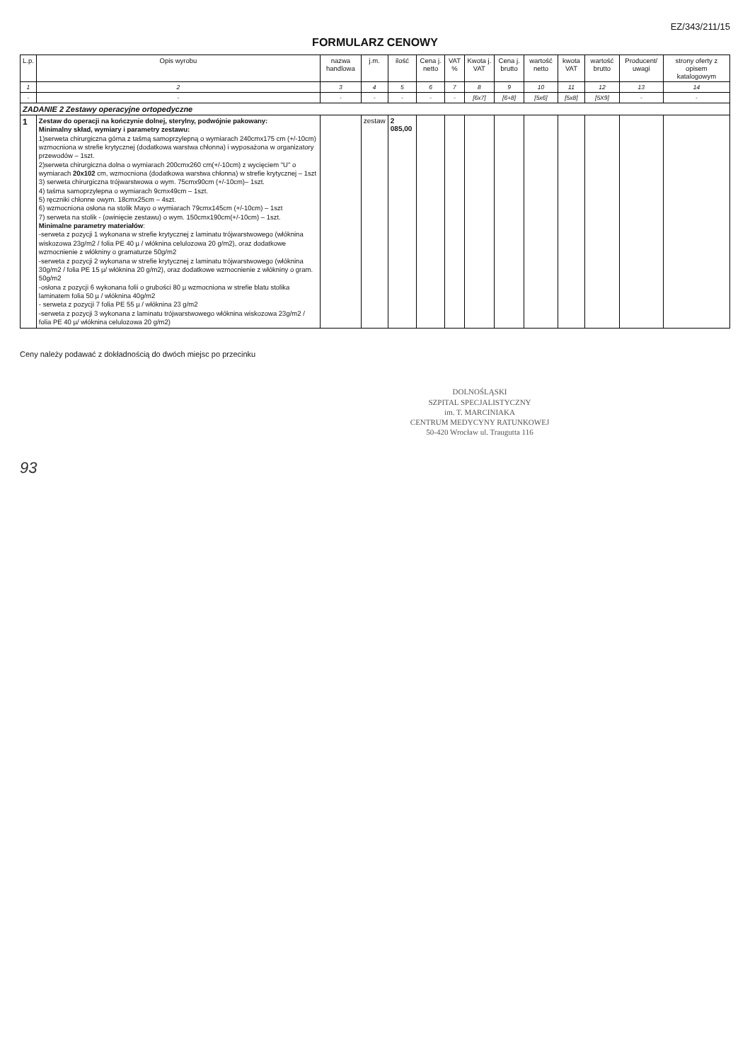EZ/343/211/15
FORMULARZ CENOWY
| L.p. | Opis wyrobu | nazwa handlowa | j.m. | ilość | Cena j. netto | VAT % | Kwota j. VAT | Cena j. brutto | wartość netto | kwota VAT | wartość brutto | Producent/ uwagi | strony oferty z opisem katalogowym |
| --- | --- | --- | --- | --- | --- | --- | --- | --- | --- | --- | --- | --- | --- |
| 1 | 2 | 3 | 4 | 5 | 6 | 7 | 8 | 9 | 10 | 11 | 12 | 13 | 14 |
| - | - | - | - | - | - | - | [6x7] | [6+8] | [5x6] | [5x8] | [5X9] | - | - |
| ZADANIE 2 Zestawy operacyjne ortopedyczne | | | | | | | | | | | | | |
| 1 | Zestaw do operacji na kończynie dolnej, sterylny, podwójnie pakowany: Minimalny skład, wymiary i parametry zestawu: 1)serweta chirurgiczna górna z taśmą samoprzylepną o wymiarach 240cmx175 cm (+/-10cm) wzmocniona w strefie krytycznej (dodatkowa warstwa chłonna) i wyposażona w organizatory przewodów – 1szt. 2)serweta chirurgiczna dolna o wymiarach 200cmx260 cm(+/-10cm) z wycięciem "U" o wymiarach 20x102 cm, wzmocniona (dodatkowa warstwa chłonna) w strefie krytycznej – 1szt 3) serweta chirurgiczna trójwarstwowa o wym. 75cmx90cm (+/-10cm)– 1szt. 4) taśma samoprzylepna o wymiarach 9cmx49cm – 1szt. 5) ręczniki chłonne owym. 18cmx25cm – 4szt. 6) wzmocniona osłona na stolik Mayo o wymiarach 79cmx145cm (+/-10cm) – 1szt 7) serweta na stolik - (owinięcie zestawu) o wym. 150cmx190cm(+/-10cm) – 1szt. Minimalne parametry materiałów : -serweta z pozycji 1 wykonana w strefie krytycznej z laminatu trójwarstwowego (włóknina wiskozowa 23g/m2 / folia PE 40 µ / włóknina celulozowa 20 g/m2), oraz dodatkowe wzmocnienie z włókniny o gramaturze 50g/m2 -serweta z pozycji 2 wykonana w strefie krytycznej z laminatu trójwarstwowego (włóknina 30g/m2 / folia PE 15 µ/ włóknina 20 g/m2), oraz dodatkowe wzmocnienie z włókniny o gram. 50g/m2 -osłona z pozycji 6 wykonana folii o grubości 80 µ wzmocniona w strefie blatu stolika laminatem folia 50 µ / włóknina 40g/m2 - serweta z pozycji 7 folia PE 55 µ / włóknina 23 g/m2 -serweta z pozycji 3 wykonana z laminatu trójwarstwowego włóknina wiskozowa 23g/m2 / folia PE 40 µ/ włóknina celulozowa 20 g/m2) | | zestaw | 2 085,00 | | | | | | | | | |
Ceny należy podawać z dokładnością do dwóch miejsc po przecinku
DOLNOŚLĄSKI
SZPITAL SPECJALISTYCZNY
im. T. MARCINIAKA
CENTRUM MEDYCYNY RATUNKOWEJ
50-420 Wrocław ul. Traugutta 116
93